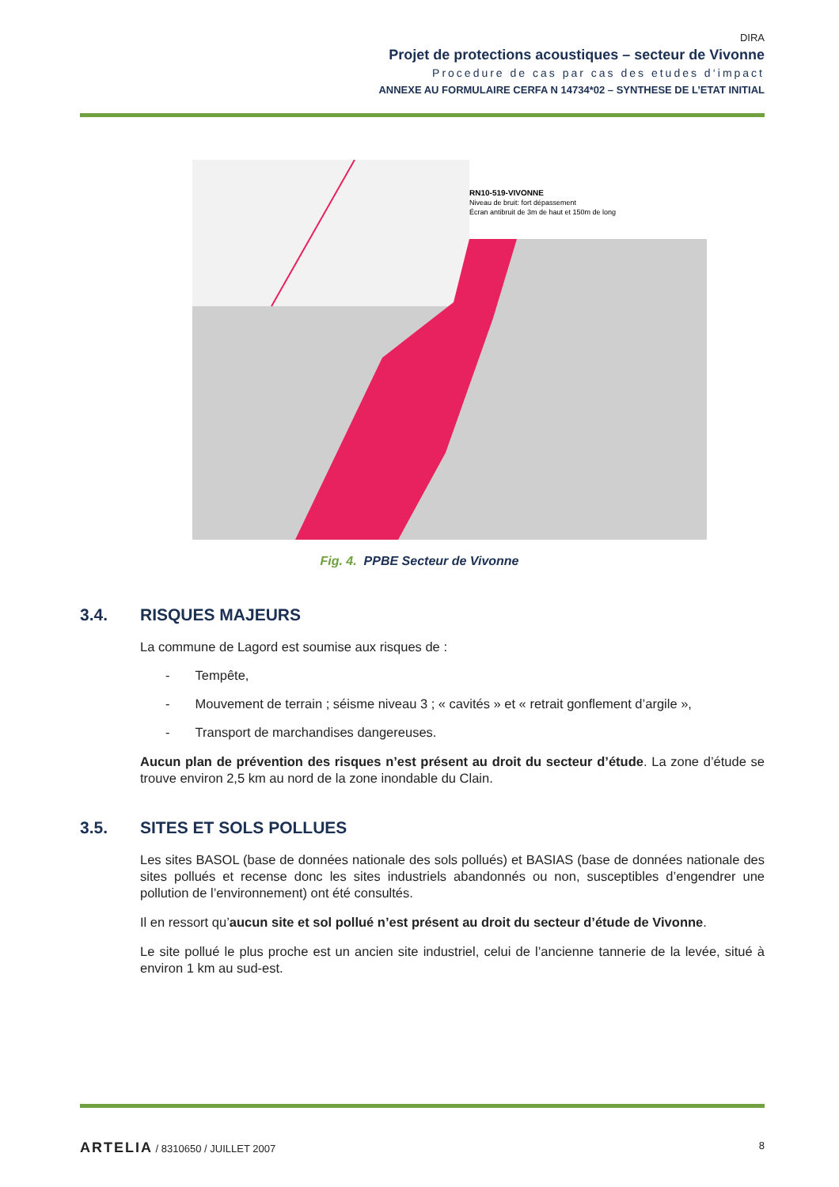DIRA
Projet de protections acoustiques – secteur de Vivonne
Procedure de cas par cas des etudes d‘impact
ANNEXE AU FORMULAIRE CERFA N 14734*02 – SYNTHESE DE L’ETAT INITIAL
RN10-519-VIVONNE
Niveau de bruit: fort dépassement
Écran antibruit de 3m de haut et 150m de long
Fig. 4. PPBE Secteur de Vivonne
3.4. RISQUES MAJEURS
La commune de Lagord est soumise aux risques de :
- Tempête,
- Mouvement de terrain ; séisme niveau 3 ; « cavités » et « retrait gonflement d’argile »,
- Transport de marchandises dangereuses.
Aucun plan de prévention des risques n’est présent au droit du secteur d’étude. La zone d’étude se trouve environ 2,5 km au nord de la zone inondable du Clain.
3.5. SITES ET SOLS POLLUES
Les sites BASOL (base de données nationale des sols pollués) et BASIAS (base de données nationale des sites pollués et recense donc les sites industriels abandonnés ou non, susceptibles d’engendrer une pollution de l’environnement) ont été consultés.
Il en ressort qu’aucun site et sol pollué n’est présent au droit du secteur d’étude de Vivonne.
Le site pollué le plus proche est un ancien site industriel, celui de l’ancienne tannerie de la levée, situé à environ 1 km au sud-est.
ARTELIA / 8310650 / JUILLET 2007 8